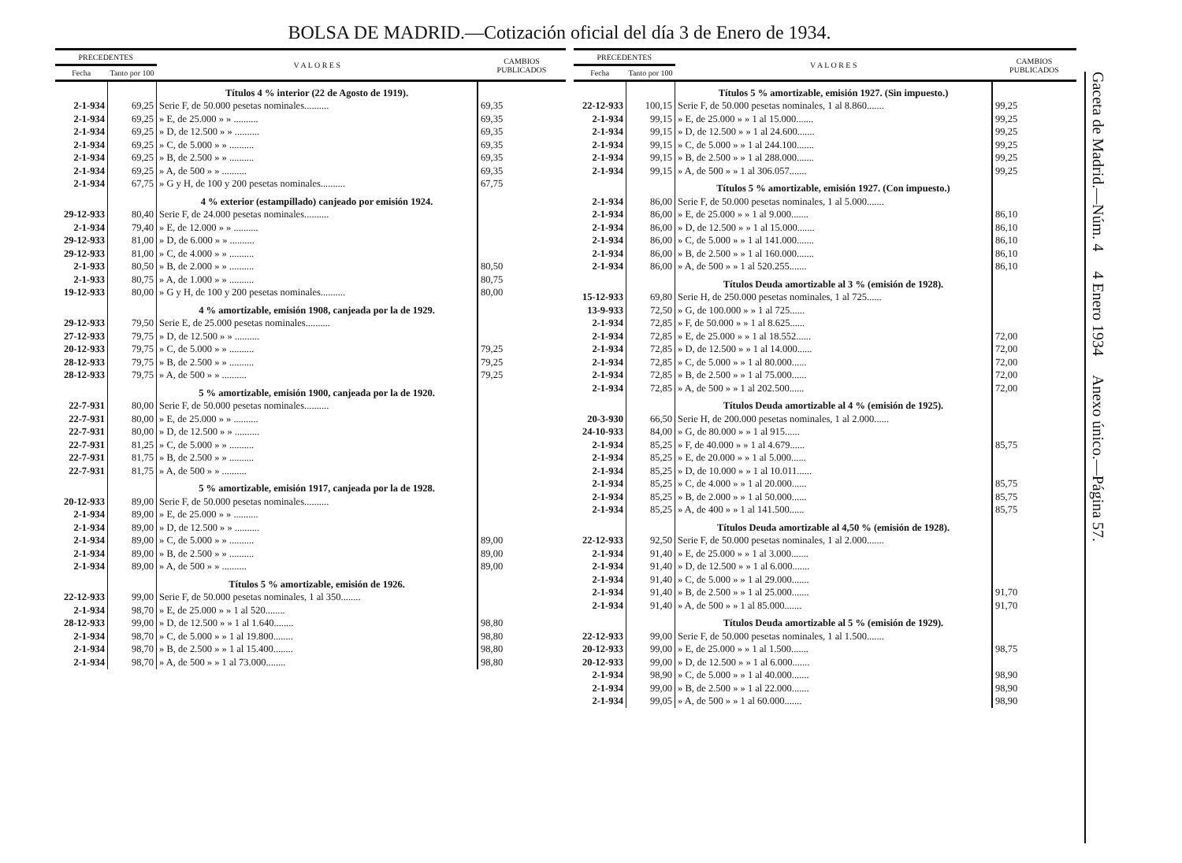BOLSA DE MADRID.—Cotización oficial del día 3 de Enero de 1934.
| PRECEDENTES | | V A L O R E S | CAMBIOS PUBLICADOS |
| --- | --- | --- | --- |
| Fecha | Tanto por 100 | | |
| | | Títulos 4 % interior (22 de Agosto de 1919). | |
| 2-1-934 | 69,25 | Serie F, de 50.000 pesetas nominales.......... | 69,35 |
| 2-1-934 | 69,25 | » E, de 25.000 » » .......... | 69,35 |
| 2-1-934 | 69,25 | » D, de 12.500 » » .......... | 69,35 |
| 2-1-934 | 69,25 | » C, de 5.000 » » .......... | 69,35 |
| 2-1-934 | 69,25 | » B, de 2.500 » » .......... | 69,35 |
| 2-1-934 | 69,25 | » A, de 500 » » .......... | 69,35 |
| 2-1-934 | 67,75 | » G y H, de 100 y 200 pesetas nominales.......... | 67,75 |
| | | 4 % exterior (estampillado) canjeado por emisión 1924. | |
| 29-12-933 | 80,40 | Serie F, de 24.000 pesetas nominales.......... | |
| 2-1-934 | 79,40 | » E, de 12.000 » » .......... | |
| 29-12-933 | 81,00 | » D, de 6.000 » » .......... | |
| 29-12-933 | 81,00 | » C, de 4.000 » » .......... | |
| 2-1-933 | 80,50 | » B, de 2.000 » » .......... | 80,50 |
| 2-1-933 | 80,75 | » A, de 1.000 » » .......... | 80,75 |
| 19-12-933 | 80,00 | » G y H, de 100 y 200 pesetas nominales.......... | 80,00 |
| | | 4 % amortizable, emisión 1908, canjeada por la de 1929. | |
| 29-12-933 | 79,50 | Serie E, de 25.000 pesetas nominales.......... | |
| 27-12-933 | 79,75 | » D, de 12.500 » » .......... | |
| 20-12-933 | 79,75 | » C, de 5.000 » » .......... | 79,25 |
| 28-12-933 | 79,75 | » B, de 2.500 » » .......... | 79,25 |
| 28-12-933 | 79,75 | » A, de 500 » » .......... | 79,25 |
| | | 5 % amortizable, emisión 1900, canjeada por la de 1920. | |
| 22-7-931 | 80,00 | Serie F, de 50.000 pesetas nominales.......... | |
| 22-7-931 | 80,00 | » E, de 25.000 » » .......... | |
| 22-7-931 | 80,00 | » D, de 12.500 » » .......... | |
| 22-7-931 | 81,25 | » C, de 5.000 » » .......... | |
| 22-7-931 | 81,75 | » B, de 2.500 » » .......... | |
| 22-7-931 | 81,75 | » A, de 500 » » .......... | |
| | | 5 % amortizable, emisión 1917, canjeada por la de 1928. | |
| 20-12-933 | 89,00 | Serie F, de 50.000 pesetas nominales.......... | |
| 2-1-934 | 89,00 | » E, de 25.000 » » .......... | |
| 2-1-934 | 89,00 | » D, de 12.500 » » .......... | |
| 2-1-934 | 89,00 | » C, de 5.000 » » .......... | 89,00 |
| 2-1-934 | 89,00 | » B, de 2.500 » » .......... | 89,00 |
| 2-1-934 | 89,00 | » A, de 500 » » .......... | 89,00 |
| | | Títulos 5 % amortizable, emisión de 1926. | |
| 22-12-933 | 99,00 | Serie F, de 50.000 pesetas nominales, 1 al 350........ | |
| 2-1-934 | 98,70 | » E, de 25.000 » » 1 al 520........ | |
| 28-12-933 | 99,00 | » D, de 12.500 » » 1 al 1.640........ | 98,80 |
| 2-1-934 | 98,70 | » C, de 5.000 » » 1 al 19.800........ | 98,80 |
| 2-1-934 | 98,70 | » B, de 2.500 » » 1 al 15.400........ | 98,80 |
| 2-1-934 | 98,70 | » A, de 500 » » 1 al 73.000........ | 98,80 |
| PRECEDENTES | | V A L O R E S | CAMBIOS PUBLICADOS |
| --- | --- | --- | --- |
| Fecha | Tanto por 100 | | |
| | | Títulos 5 % amortizable, emisión 1927. (Sin impuesto.) | |
| 22-12-933 | 100,15 | Serie F, de 50.000 pesetas nominales, 1 al 8.860....... | 99,25 |
| 2-1-934 | 99,15 | » E, de 25.000 » » 1 al 15.000....... | 99,25 |
| 2-1-934 | 99,15 | » D, de 12.500 » » 1 al 24.600....... | 99,25 |
| 2-1-934 | 99,15 | » C, de 5.000 » » 1 al 244.100....... | 99,25 |
| 2-1-934 | 99,15 | » B, de 2.500 » » 1 al 288.000....... | 99,25 |
| 2-1-934 | 99,15 | » A, de 500 » » 1 al 306.057....... | 99,25 |
| | | Títulos 5 % amortizable, emisión 1927. (Con impuesto.) | |
| 2-1-934 | 86,00 | Serie F, de 50.000 pesetas nominales, 1 al 5.000....... | |
| 2-1-934 | 86,00 | » E, de 25.000 » » 1 al 9.000....... | 86,10 |
| 2-1-934 | 86,00 | » D, de 12.500 » » 1 al 15.000....... | 86,10 |
| 2-1-934 | 86,00 | » C, de 5.000 » » 1 al 141.000....... | 86,10 |
| 2-1-934 | 86,00 | » B, de 2.500 » » 1 al 160.000....... | 86,10 |
| 2-1-934 | 86,00 | » A, de 500 » » 1 al 520.255....... | 86,10 |
| | | Títulos Deuda amortizable al 3 % (emisión de 1928). | |
| 15-12-933 | 69,80 | Serie H, de 250.000 pesetas nominales, 1 al 725...... | |
| 13-9-933 | 72,50 | » G, de 100.000 » » 1 al 725...... | |
| 2-1-934 | 72,85 | » F, de 50.000 » » 1 al 8.625...... | |
| 2-1-934 | 72,85 | » E, de 25.000 » » 1 al 18.552...... | 72,00 |
| 2-1-934 | 72,85 | » D, de 12.500 » » 1 al 14.000...... | 72,00 |
| 2-1-934 | 72,85 | » C, de 5.000 » » 1 al 80.000...... | 72,00 |
| 2-1-934 | 72,85 | » B, de 2.500 » » 1 al 75.000...... | 72,00 |
| 2-1-934 | 72,85 | » A, de 500 » » 1 al 202.500...... | 72,00 |
| | | Títulos Deuda amortizable al 4 % (emisión de 1925). | |
| 20-3-930 | 66,50 | Serie H, de 200.000 pesetas nominales, 1 al 2.000...... | |
| 24-10-933 | 84,00 | » G, de 80.000 » » 1 al 915...... | |
| 2-1-934 | 85,25 | » F, de 40.000 » » 1 al 4.679...... | 85,75 |
| 2-1-934 | 85,25 | » E, de 20.000 » » 1 al 5.000...... | |
| 2-1-934 | 85,25 | » D, de 10.000 » » 1 al 10.011...... | |
| 2-1-934 | 85,25 | » C, de 4.000 » » 1 al 20.000...... | 85,75 |
| 2-1-934 | 85,25 | » B, de 2.000 » » 1 al 50.000...... | 85,75 |
| 2-1-934 | 85,25 | » A, de 400 » » 1 al 141.500...... | 85,75 |
| | | Títulos Deuda amortizable al 4,50 % (emisión de 1928). | |
| 22-12-933 | 92,50 | Serie F, de 50.000 pesetas nominales, 1 al 2.000....... | |
| 2-1-934 | 91,40 | » E, de 25.000 » » 1 al 3.000....... | |
| 2-1-934 | 91,40 | » D, de 12.500 » » 1 al 6.000....... | |
| 2-1-934 | 91,40 | » C, de 5.000 » » 1 al 29.000....... | |
| 2-1-934 | 91,40 | » B, de 2.500 » » 1 al 25.000....... | 91,70 |
| 2-1-934 | 91,40 | » A, de 500 » » 1 al 85.000....... | 91,70 |
| | | Títulos Deuda amortizable al 5 % (emisión de 1929). | |
| 22-12-933 | 99,00 | Serie F, de 50.000 pesetas nominales, 1 al 1.500....... | |
| 20-12-933 | 99,00 | » E, de 25.000 » » 1 al 1.500....... | 98,75 |
| 20-12-933 | 99,00 | » D, de 12.500 » » 1 al 6.000....... | |
| 2-1-934 | 98,90 | » C, de 5.000 » » 1 al 40.000....... | 98,90 |
| 2-1-934 | 99,00 | » B, de 2.500 » » 1 al 22.000....... | 98,90 |
| 2-1-934 | 99,05 | » A, de 500 » » 1 al 60.000....... | 98,90 |
Gaceta de Madrid.—Núm. 4 4 Enero 1934 Anexo único.—Página 57.